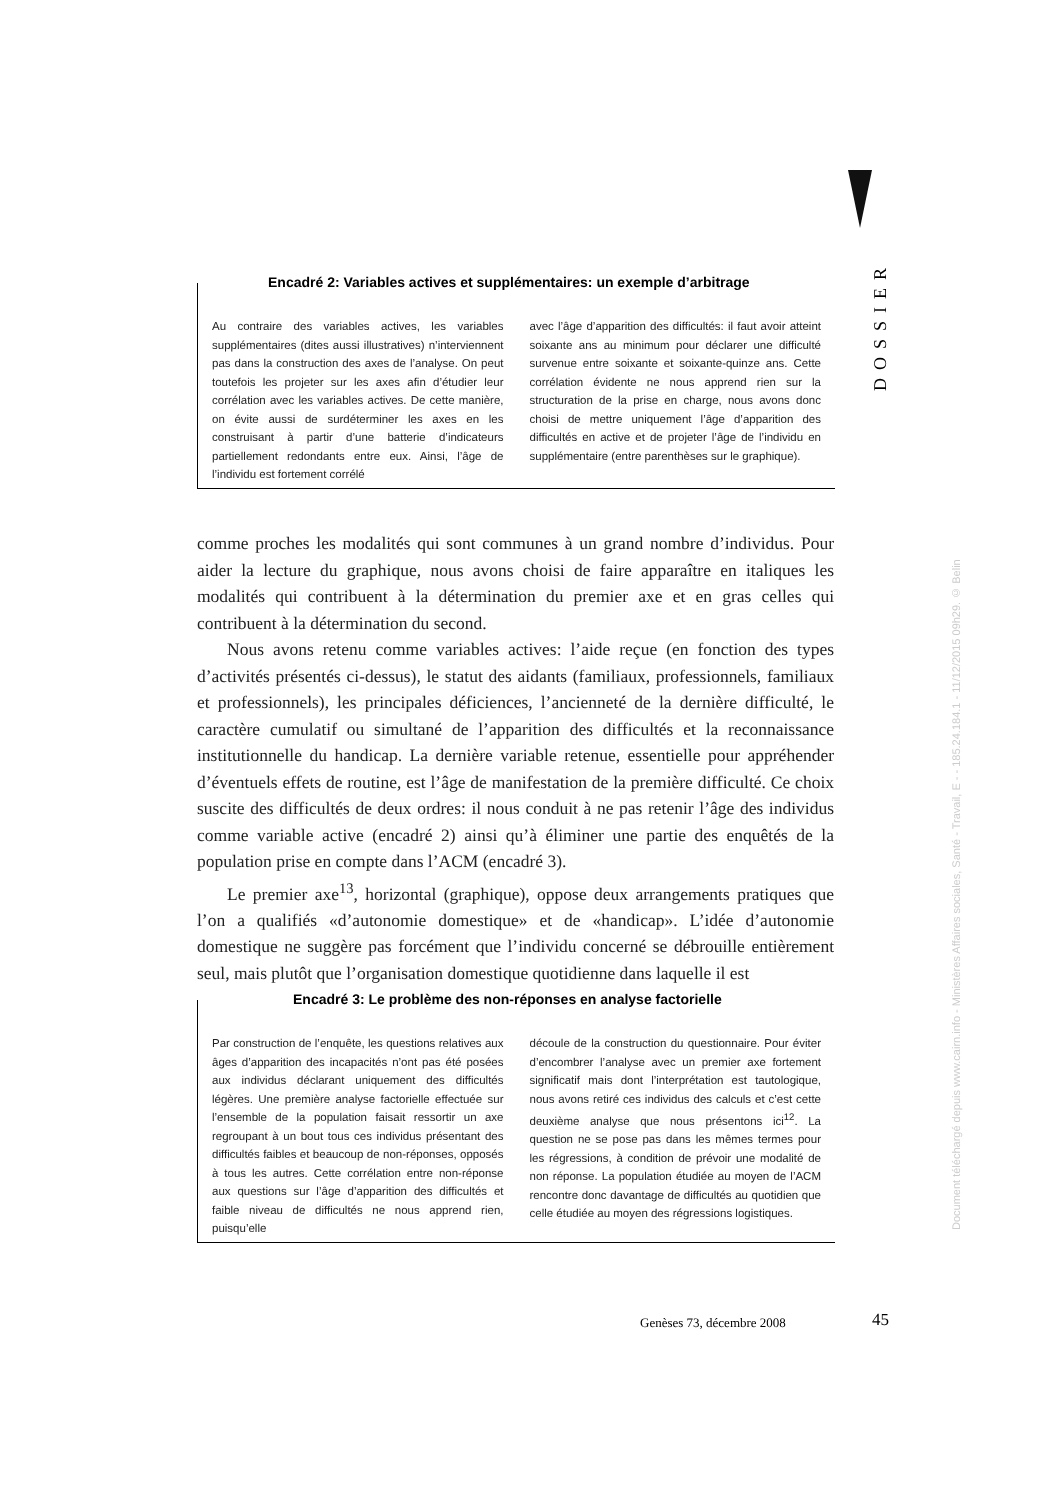DOSSIER
Document téléchargé depuis www.cairn.info - Ministères Affaires sociales, Santé - Travail, E - - 185.24.184.1 - 11/12/2015 09h29. © Belin
Encadré 2: Variables actives et supplémentaires: un exemple d’arbitrage
Au contraire des variables actives, les variables supplémentaires (dites aussi illustratives) n’interviennent pas dans la construction des axes de l’analyse. On peut toutefois les projeter sur les axes afin d’étudier leur corrélation avec les variables actives. De cette manière, on évite aussi de surdéterminer les axes en les construisant à partir d’une batterie d’indicateurs partiellement redondants entre eux. Ainsi, l’âge de l’individu est fortement corrélé
avec l’âge d’apparition des difficultés: il faut avoir atteint soixante ans au minimum pour déclarer une difficulté survenue entre soixante et soixante-quinze ans. Cette corrélation évidente ne nous apprend rien sur la structuration de la prise en charge, nous avons donc choisi de mettre uniquement l’âge d’apparition des difficultés en active et de projeter l’âge de l’individu en supplémentaire (entre parenthèses sur le graphique).
comme proches les modalités qui sont communes à un grand nombre d’individus. Pour aider la lecture du graphique, nous avons choisi de faire apparaître en italiques les modalités qui contribuent à la détermination du premier axe et en gras celles qui contribuent à la détermination du second.
Nous avons retenu comme variables actives: l’aide reçue (en fonction des types d’activités présentés ci-dessus), le statut des aidants (familiaux, professionnels, familiaux et professionnels), les principales déficiences, l’ancienneté de la dernière difficulté, le caractère cumulatif ou simultané de l’apparition des difficultés et la reconnaissance institutionnelle du handicap. La dernière variable retenue, essentielle pour appréhender d’éventuels effets de routine, est l’âge de manifestation de la première difficulté. Ce choix suscite des difficultés de deux ordres: il nous conduit à ne pas retenir l’âge des individus comme variable active (encadré 2) ainsi qu’à éliminer une partie des enquêtés de la population prise en compte dans l’ACM (encadré 3).
Le premier axe<sup>13</sup>, horizontal (graphique), oppose deux arrangements pratiques que l’on a qualifiés «d’autonomie domestique» et de «handicap». L’idée d’autonomie domestique ne suggère pas forcément que l’individu concerné se débrouille entièrement seul, mais plutôt que l’organisation domestique quotidienne dans laquelle il est
Encadré 3: Le problème des non-réponses en analyse factorielle
Par construction de l’enquête, les questions relatives aux âges d’apparition des incapacités n’ont pas été posées aux individus déclarant uniquement des difficultés légères. Une première analyse factorielle effectuée sur l’ensemble de la population faisait ressortir un axe regroupant à un bout tous ces individus présentant des difficultés faibles et beaucoup de non-réponses, opposés à tous les autres. Cette corrélation entre non-réponse aux questions sur l’âge d’apparition des difficultés et faible niveau de difficultés ne nous apprend rien, puisqu’elle
découle de la construction du questionnaire. Pour éviter d’encombrer l’analyse avec un premier axe fortement significatif mais dont l’interprétation est tautologique, nous avons retiré ces individus des calculs et c’est cette deuxième analyse que nous présentons ici<sup>12</sup>. La question ne se pose pas dans les mêmes termes pour les régressions, à condition de prévoir une modalité de non réponse. La population étudiée au moyen de l’ACM rencontre donc davantage de difficultés au quotidien que celle étudiée au moyen des régressions logistiques.
Genèses 73, décembre 2008 45